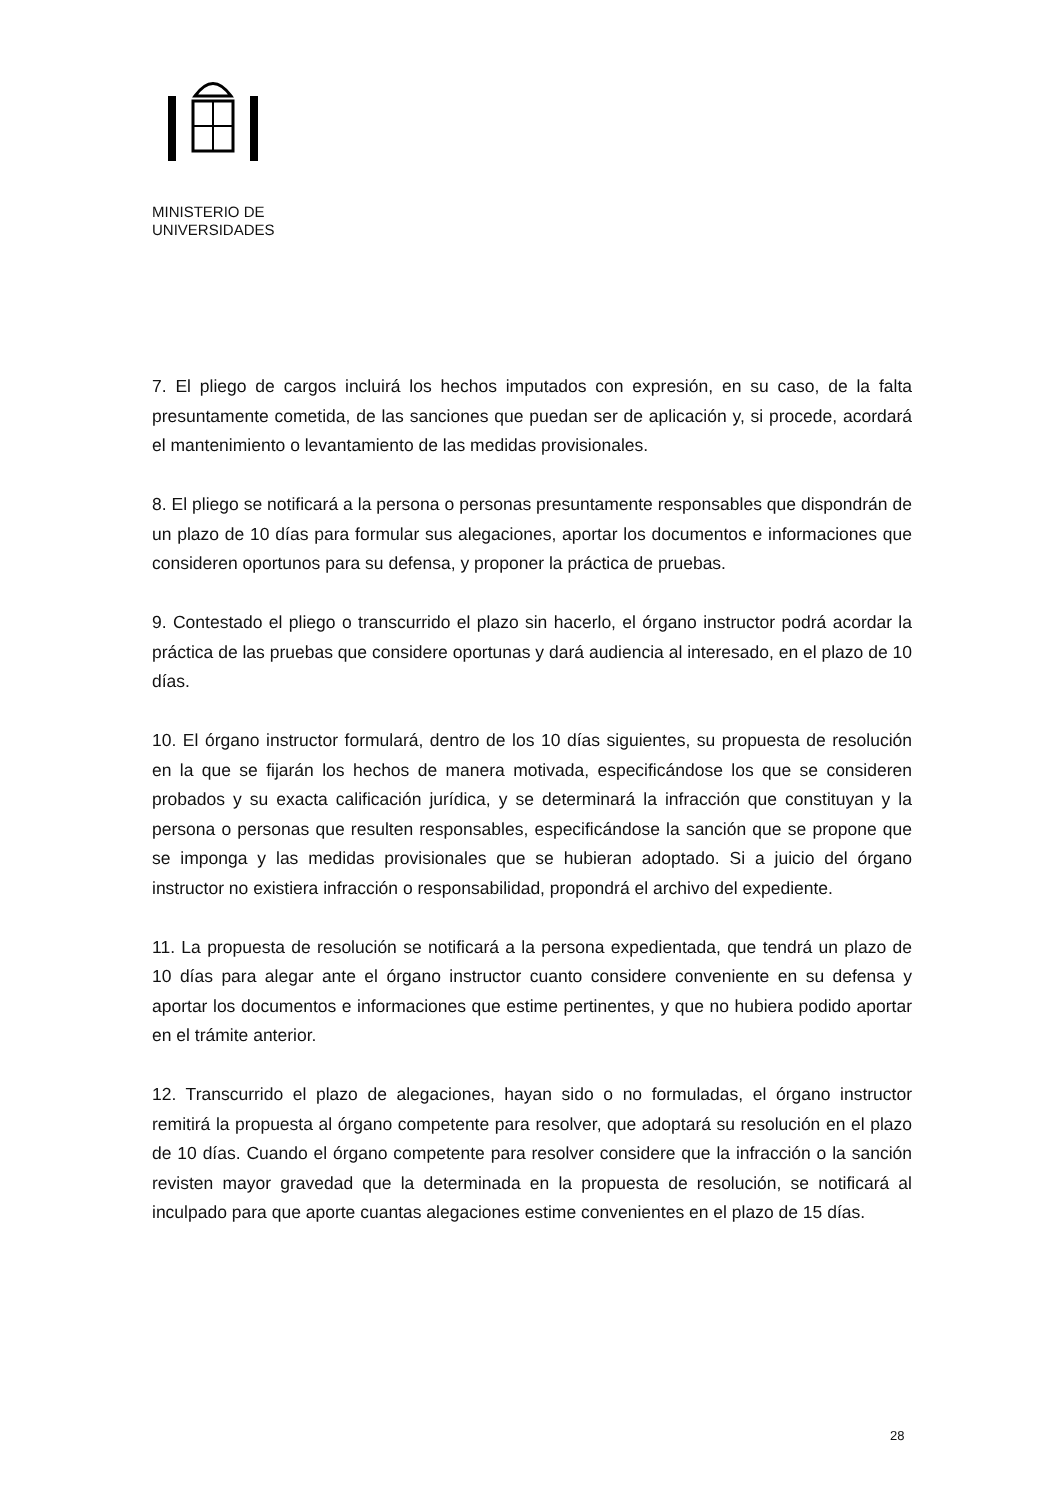MINISTERIO DE
UNIVERSIDADES
7. El pliego de cargos incluirá los hechos imputados con expresión, en su caso, de la falta presuntamente cometida, de las sanciones que puedan ser de aplicación y, si procede, acordará el mantenimiento o levantamiento de las medidas provisionales.
8. El pliego se notificará a la persona o personas presuntamente responsables que dispondrán de un plazo de 10 días para formular sus alegaciones, aportar los documentos e informaciones que consideren oportunos para su defensa, y proponer la práctica de pruebas.
9. Contestado el pliego o transcurrido el plazo sin hacerlo, el órgano instructor podrá acordar la práctica de las pruebas que considere oportunas y dará audiencia al interesado, en el plazo de 10 días.
10. El órgano instructor formulará, dentro de los 10 días siguientes, su propuesta de resolución en la que se fijarán los hechos de manera motivada, especificándose los que se consideren probados y su exacta calificación jurídica, y se determinará la infracción que constituyan y la persona o personas que resulten responsables, especificándose la sanción que se propone que se imponga y las medidas provisionales que se hubieran adoptado. Si a juicio del órgano instructor no existiera infracción o responsabilidad, propondrá el archivo del expediente.
11. La propuesta de resolución se notificará a la persona expedientada, que tendrá un plazo de 10 días para alegar ante el órgano instructor cuanto considere conveniente en su defensa y aportar los documentos e informaciones que estime pertinentes, y que no hubiera podido aportar en el trámite anterior.
12. Transcurrido el plazo de alegaciones, hayan sido o no formuladas, el órgano instructor remitirá la propuesta al órgano competente para resolver, que adoptará su resolución en el plazo de 10 días. Cuando el órgano competente para resolver considere que la infracción o la sanción revisten mayor gravedad que la determinada en la propuesta de resolución, se notificará al inculpado para que aporte cuantas alegaciones estime convenientes en el plazo de 15 días.
28